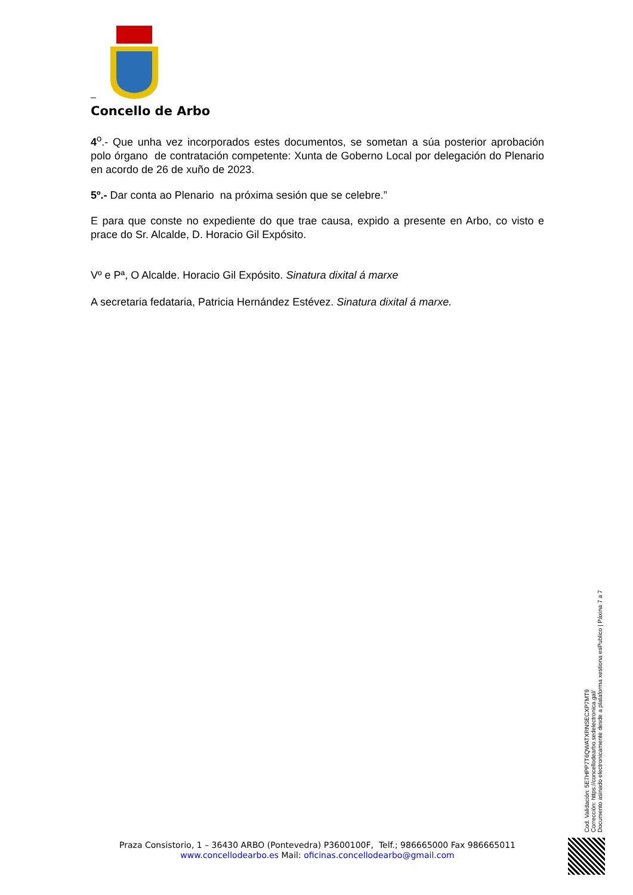–
Concello de Arbo
4<sup>o</sup>.- Que unha vez incorporados estes documentos, se sometan a súa posterior aprobación polo órgano de contratación competente: Xunta de Goberno Local por delegación do Plenario en acordo de 26 de xuño de 2023.
5º.- Dar conta ao Plenario na próxima sesión que se celebre.”
E para que conste no expediente do que trae causa, expido a presente en Arbo, co visto e prace do Sr. Alcalde, D. Horacio Gil Expósito.
Vº e Pª, O Alcalde. Horacio Gil Expósito. Sinatura dixital á marxe
A secretaria fedataria, Patricia Hernández Estévez. Sinatura dixital á marxe.
Cod. Validación: 5E7HPP7T6QWATXRNSECXP7MT9
Corrección: https://concellodearbo.sedelectronica.gal/
Documento asinado electronicamente desde a plataforma xestiona esPublico | Páxina 7 a 7
Praza Consistorio, 1 – 36430 ARBO (Pontevedra) P3600100F, Telf.; 986665000 Fax 986665011
www.concellodearbo.es Mail: oficinas.concellodearbo@gmail.com